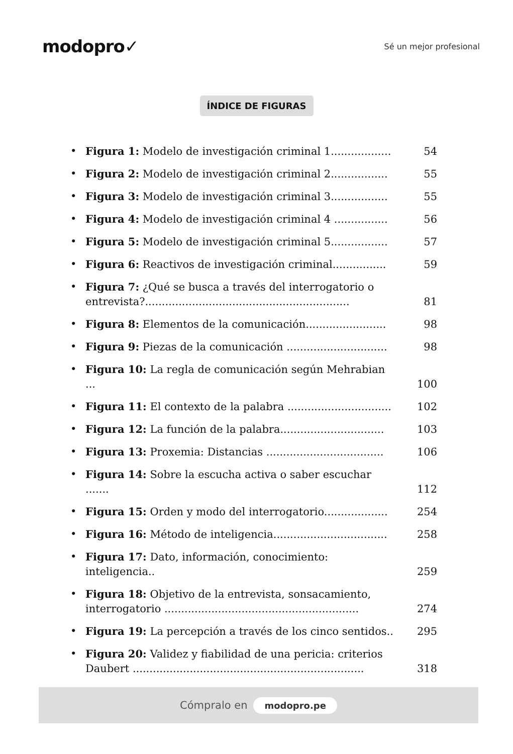modopro✓
Sé un mejor profesional
ÍNDICE DE FIGURAS
• Figura 1: Modelo de investigación criminal 1.................. 54
• Figura 2: Modelo de investigación criminal 2................. 55
• Figura 3: Modelo de investigación criminal 3................. 55
• Figura 4: Modelo de investigación criminal 4 ................ 56
• Figura 5: Modelo de investigación criminal 5................. 57
• Figura 6: Reactivos de investigación criminal................ 59
• Figura 7: ¿Qué se busca a través del interrogatorio o entrevista?............................................................. 81
• Figura 8: Elementos de la comunicación........................ 98
• Figura 9: Piezas de la comunicación .............................. 98
• Figura 10: La regla de comunicación según Mehrabian ... 100
• Figura 11: El contexto de la palabra ............................... 102
• Figura 12: La función de la palabra............................... 103
• Figura 13: Proxemia: Distancias ................................... 106
• Figura 14: Sobre la escucha activa o saber escuchar ....... 112
• Figura 15: Orden y modo del interrogatorio................... 254
• Figura 16: Método de inteligencia.................................. 258
• Figura 17: Dato, información, conocimiento: inteligencia.. 259
• Figura 18: Objetivo de la entrevista, sonsacamiento, interrogatorio .......................................................... 274
• Figura 19: La percepción a través de los cinco sentidos.. 295
• Figura 20: Validez y fiabilidad de una pericia: criterios Daubert ..................................................................... 318
Cómpralo en modopro.pe